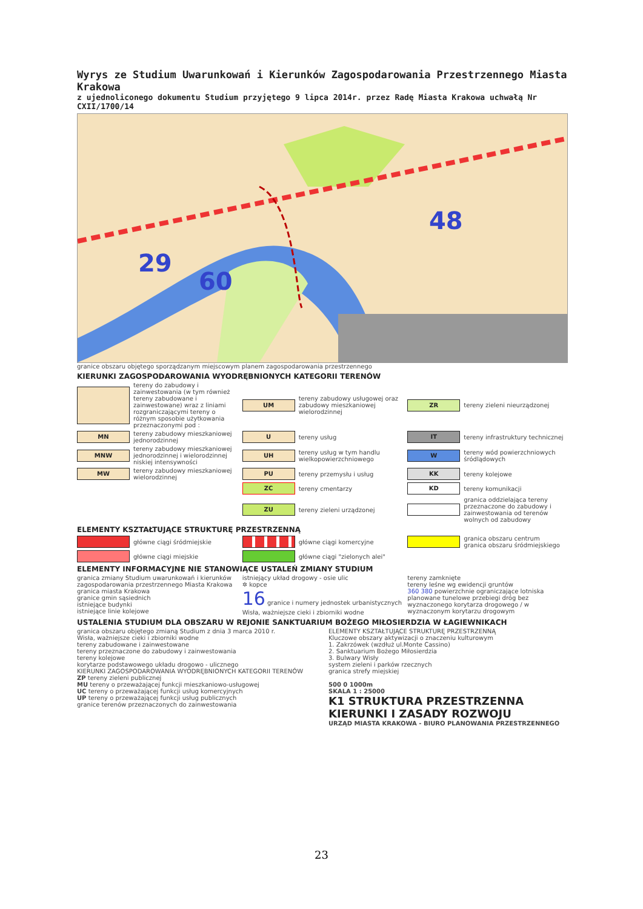Wyrys ze Studium Uwarunkowań i Kierunków Zagospodarowania Przestrzennego Miasta Krakowa
z ujednoliconego dokumentu Studium przyjętego 9 lipca 2014r. przez Radę Miasta Krakowa uchwałą Nr CXII/1700/14
29
60
48
granice obszaru objętego sporządzanym miejscowym planem zagospodarowania przestrzennego
KIERUNKI ZAGOSPODAROWANIA WYODRĘBNIONYCH KATEGORII TERENÓW
tereny do zabudowy i zainwestowania (w tym również tereny zabudowane i zainwestowane) wraz z liniami rozgraniczającymi tereny o różnym sposobie użytkowania przeznaczonymi pod :
UM
tereny zabudowy usługowej oraz zabudowy mieszkaniowej wielorodzinnej
ZR
tereny zieleni nieurządzonej
MN
tereny zabudowy mieszkaniowej jednorodzinnej
U
tereny usług
IT
tereny infrastruktury technicznej
MNW
tereny zabudowy mieszkaniowej jednorodzinnej i wielorodzinnej niskiej intensywności
UH
tereny usług w tym handlu wielkopowierzchniowego
W
tereny wód powierzchniowych śródlądowych
MW
tereny zabudowy mieszkaniowej wielorodzinnej
PU
tereny przemysłu i usług
KK
tereny kolejowe
ZC
tereny cmentarzy
KD
tereny komunikacji
ZU
tereny zieleni urządzonej
granica oddzielająca tereny przeznaczone do zabudowy i zainwestowania od terenów wolnych od zabudowy
ELEMENTY KSZTAŁTUJĄCE STRUKTURĘ PRZESTRZENNĄ
główne ciągi śródmiejskie
główne ciągi komercyjne
granica obszaru centrum
granica obszaru śródmiejskiego
główne ciągi miejskie
główne ciągi "zielonych alei"
ELEMENTY INFORMACYJNE NIE STANOWIĄCE USTALEŃ ZMIANY STUDIUM
granica zmiany Studium uwarunkowań i kierunków zagospodarowania przestrzennego Miasta Krakowa
granica miasta Krakowa
granice gmin sąsiednich
istniejące budynki
istniejące linie kolejowe
istniejący układ drogowy - osie ulic
✲ kopce
16 granice i numery jednostek urbanistycznych
Wisła, ważniejsze cieki i zbiorniki wodne
tereny zamknięte
tereny leśne wg ewidencji gruntów
360 380 powierzchnie ograniczające lotniska
planowane tunelowe przebiegi dróg bez wyznaczonego korytarza drogowego / w wyznaczonym korytarzu drogowym
USTALENIA STUDIUM DLA OBSZARU W REJONIE SANKTUARIUM BOŻEGO MIŁOSIERDZIA W ŁAGIEWNIKACH
granica obszaru objętego zmianą Studium z dnia 3 marca 2010 r.
Wisła, ważniejsze cieki i zbiorniki wodne
tereny zabudowane i zainwestowane
tereny przeznaczone do zabudowy i zainwestowania
tereny kolejowe
korytarze podstawowego układu drogowo - ulicznego
KIERUNKI ZAGOSPODAROWANIA WYODRĘBNIONYCH KATEGORII TERENÓW
ZP tereny zieleni publicznej
MU tereny o przeważającej funkcji mieszkaniowo-usługowej
UC tereny o przeważającej funkcji usług komercyjnych
UP tereny o przeważającej funkcji usług publicznych
granice terenów przeznaczonych do zainwestowania
ELEMENTY KSZTAŁTUJĄCE STRUKTURĘ PRZESTRZENNĄ
Kluczowe obszary aktywizacji o znaczeniu kulturowym
1. Zakrzówek (wzdłuż ul.Monte Cassino)
2. Sanktuarium Bożego Miłosierdzia
3. Bulwary Wisły
system zieleni i parków rzecznych
granica strefy miejskiej
500 0 1000m
SKALA 1 : 25000
K1 STRUKTURA PRZESTRZENNA
KIERUNKI I ZASADY ROZWOJU
URZĄD MIASTA KRAKOWA - BIURO PLANOWANIA PRZESTRZENNEGO
23